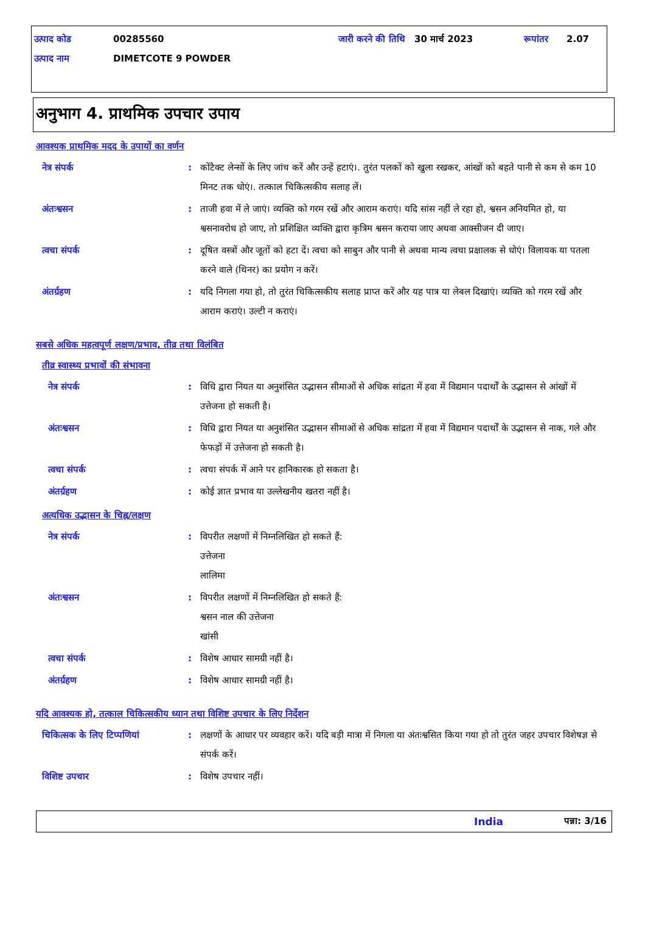उत्पाद कोड 00285560 जारी करने की तिथि 30 मार्च 2023 रूपांतर 2.07
उत्पाद नाम DIMETCOTE 9 POWDER
अनुभाग 4. प्राथमिक उपचार उपाय
आवश्यक प्राथमिक मदद के उपायों का वर्णन
नेत्र संपर्क: कोंटैक्ट लेन्सों के लिए जांच करें और उन्हें हटाएं।. तुरंत पलकों को खुला रखकर, आंखों को बहते पानी से कम से कम 10 मिनट तक धोएं।. तत्काल चिकित्सकीय सलाह लें।
अंतःश्वसन: ताजी हवा में ले जाएं। व्यक्ति को गरम रखें और आराम कराएं। यदि सांस नहीं ले रहा हो, श्वसन अनियमित हो, या श्वसनावरोध हो जाए, तो प्रशिक्षित व्यक्ति द्वारा कृत्रिम श्वसन कराया जाए अथवा आक्सीजन दी जाए।
त्वचा संपर्क: दूषित वस्त्रों और जूतों को हटा दें। त्वचा को साबुन और पानी से अथवा मान्य त्वचा प्रक्षालक से धोएं। विलायक या पतला करने वाले (थिनर) का प्रयोग न करें।
अंतर्ग्रहण: यदि निगला गया हो, तो तुरंत चिकित्सकीय सलाह प्राप्त करें और यह पात्र या लेबल दिखाएं। व्यक्ति को गरम रखें और आराम कराएं। उल्टी न कराएं।
सबसे अधिक महत्वपूर्ण लक्षण/प्रभाव, तीव्र तथा विलंबित
तीव्र स्वास्थ्य प्रभावों की संभावना
नेत्र संपर्क: विधि द्वारा नियत या अनुशंसित उद्भासन सीमाओं से अधिक सांद्रता में हवा में विद्यमान पदार्थों के उद्भासन से आंखों में उत्तेजना हो सकती है।
अंतःश्वसन: विधि द्वारा नियत या अनुशंसित उद्भासन सीमाओं से अधिक सांद्रता में हवा में विद्यमान पदार्थों के उद्भासन से नाक, गले और फेफड़ों में उत्तेजना हो सकती है।
त्वचा संपर्क: त्वचा संपर्क में आने पर हानिकारक हो सकता है।
अंतर्ग्रहण: कोई ज्ञात प्रभाव या उल्लेखनीय खतरा नहीं है।
अत्यधिक उद्भासन के चिह्न/लक्षण
नेत्र संपर्क: विपरीत लक्षणों में निम्नलिखित हो सकते हैं:
उत्तेजना
लालिमा
अंतःश्वसन: विपरीत लक्षणों में निम्नलिखित हो सकते हैं:
श्वसन नाल की उत्तेजना
खांसी
त्वचा संपर्क: विशेष आधार सामग्री नहीं है।
अंतर्ग्रहण: विशेष आधार सामग्री नहीं है।
यदि आवश्यक हो, तत्काल चिकित्सकीय ध्यान तथा विशिष्ट उपचार के लिए निर्देशन
चिकित्सक के लिए टिप्पणियां: लक्षणों के आधार पर व्यवहार करें। यदि बड़ी मात्रा में निगला या अंतःश्वसित किया गया हो तो तुरंत जहर उपचार विशेषज्ञ से संपर्क करें।
विशिष्ट उपचार: विशेष उपचार नहीं।
India पन्ना: 3/16